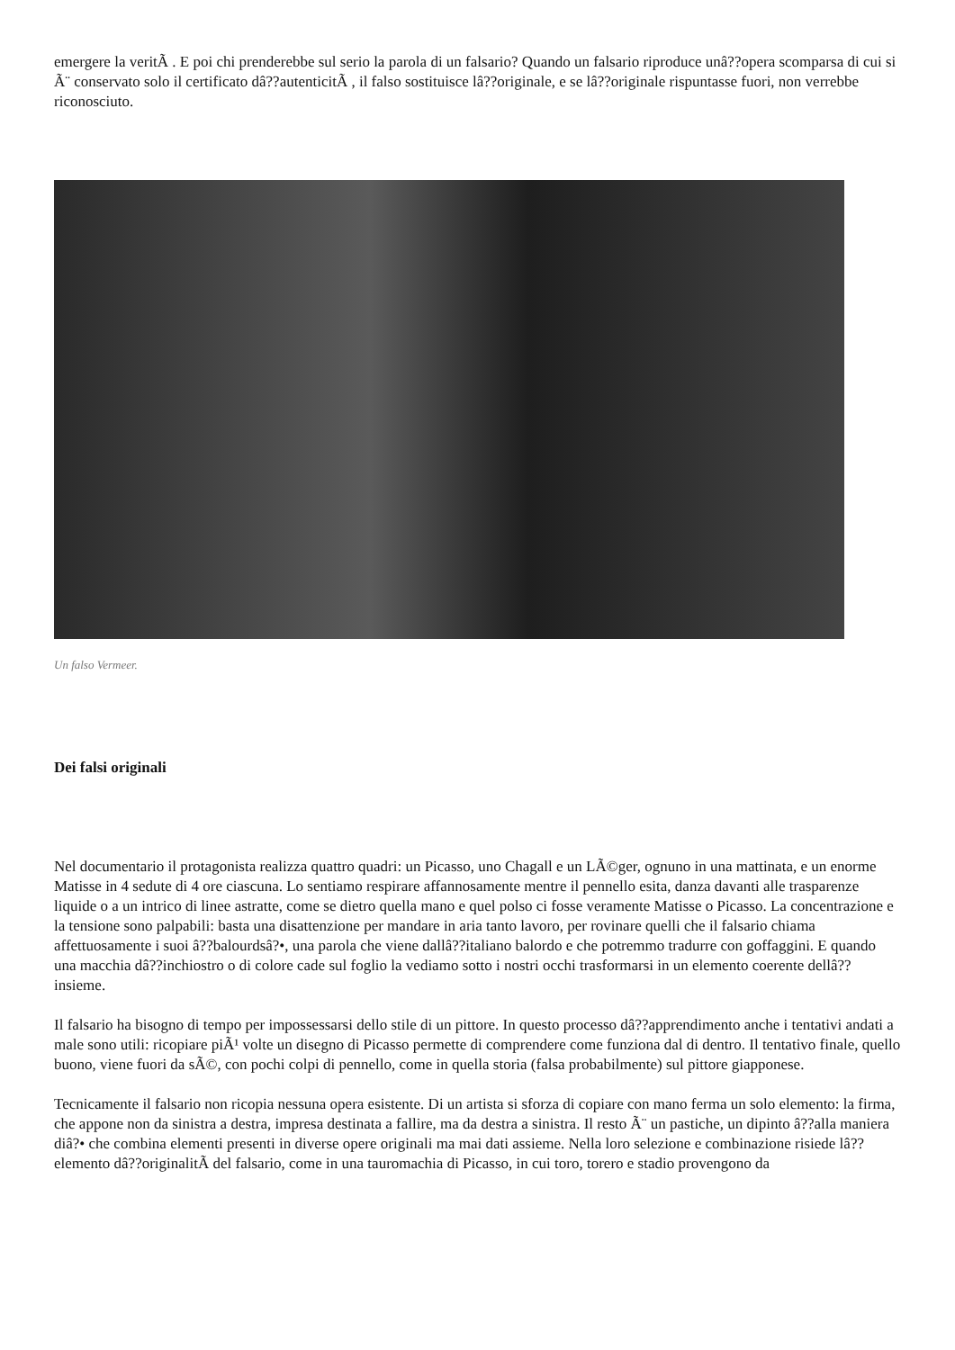emergere la veritÃ . E poi chi prenderebbe sul serio la parola di un falsario? Quando un falsario riproduce unâ??opera scomparsa di cui si Ã¨ conservato solo il certificato dâ??autenticitÃ , il falso sostituisce lâ??originale, e se lâ??originale rispuntasse fuori, non verrebbe riconosciuto.
Un falso Vermeer.
Dei falsi originali
Nel documentario il protagonista realizza quattro quadri: un Picasso, uno Chagall e un LÃ©ger, ognuno in una mattinata, e un enorme Matisse in 4 sedute di 4 ore ciascuna. Lo sentiamo respirare affannosamente mentre il pennello esita, danza davanti alle trasparenze liquide o a un intrico di linee astratte, come se dietro quella mano e quel polso ci fosse veramente Matisse o Picasso. La concentrazione e la tensione sono palpabili: basta una disattenzione per mandare in aria tanto lavoro, per rovinare quelli che il falsario chiama affettuosamente i suoi â??balourdsâ?•, una parola che viene dallâ??italiano balordo e che potremmo tradurre con goffaggini. E quando una macchia dâ??inchiostro o di colore cade sul foglio la vediamo sotto i nostri occhi trasformarsi in un elemento coerente dellâ??insieme.
Il falsario ha bisogno di tempo per impossessarsi dello stile di un pittore. In questo processo dâ??apprendimento anche i tentativi andati a male sono utili: ricopiare piÃ¹ volte un disegno di Picasso permette di comprendere come funziona dal di dentro. Il tentativo finale, quello buono, viene fuori da sÃ©, con pochi colpi di pennello, come in quella storia (falsa probabilmente) sul pittore giapponese.
Tecnicamente il falsario non ricopia nessuna opera esistente. Di un artista si sforza di copiare con mano ferma un solo elemento: la firma, che appone non da sinistra a destra, impresa destinata a fallire, ma da destra a sinistra. Il resto Ã¨ un pastiche, un dipinto â??alla maniera diâ?• che combina elementi presenti in diverse opere originali ma mai dati assieme. Nella loro selezione e combinazione risiede lâ??elemento dâ??originalitÃ del falsario, come in una tauromachia di Picasso, in cui toro, torero e stadio provengono da